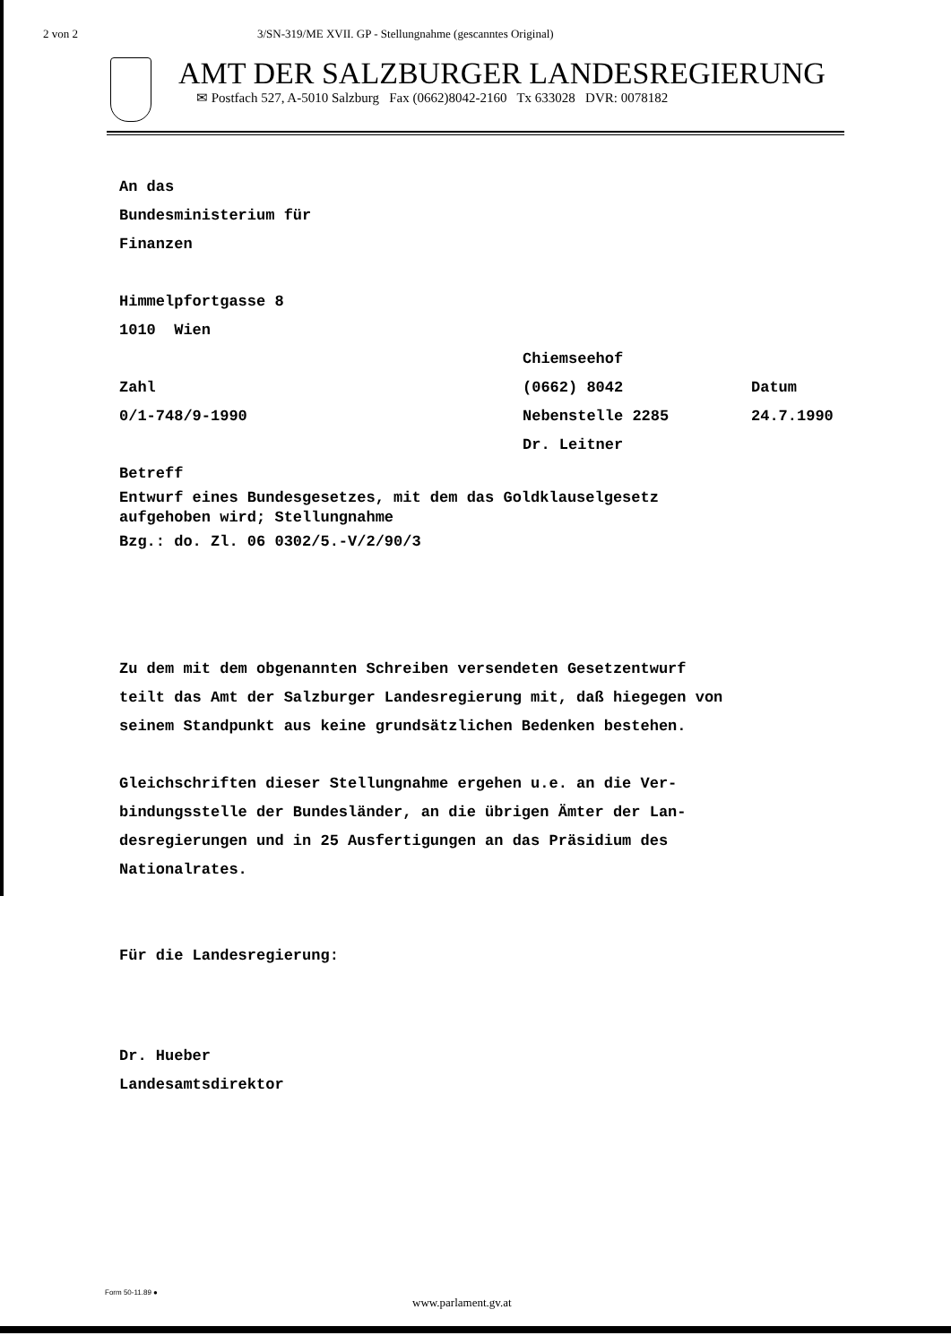2 von 2 3/SN-319/ME XVII. GP - Stellungnahme (gescanntes Original)
AMT DER SALZBURGER LANDESREGIERUNG
✉ Postfach 527, A-5010 Salzburg Fax (0662)8042-2160 Tx 633028 DVR: 0078182
An das
Bundesministerium für
Finanzen
Himmelpfortgasse 8
1010 Wien
Chiemseehof
Zahl (0662) 8042 Datum
0/1-748/9-1990 Nebenstelle 2285 24.7.1990
Dr. Leitner
Betreff
Entwurf eines Bundesgesetzes, mit dem das Goldklauselgesetz
aufgehoben wird; Stellungnahme
Bzg.: do. Zl. 06 0302/5.-V/2/90/3
Zu dem mit dem obgenannten Schreiben versendeten Gesetzentwurf
teilt das Amt der Salzburger Landesregierung mit, daß hiegegen von
seinem Standpunkt aus keine grundsätzlichen Bedenken bestehen.
Gleichschriften dieser Stellungnahme ergehen u.e. an die Ver-
bindungsstelle der Bundesländer, an die übrigen Ämter der Lan-
desregierungen und in 25 Ausfertigungen an das Präsidium des
Nationalrates.
Für die Landesregierung:
Dr. Hueber
Landesamtsdirektor
Form 50-11.89 ●
www.parlament.gv.at